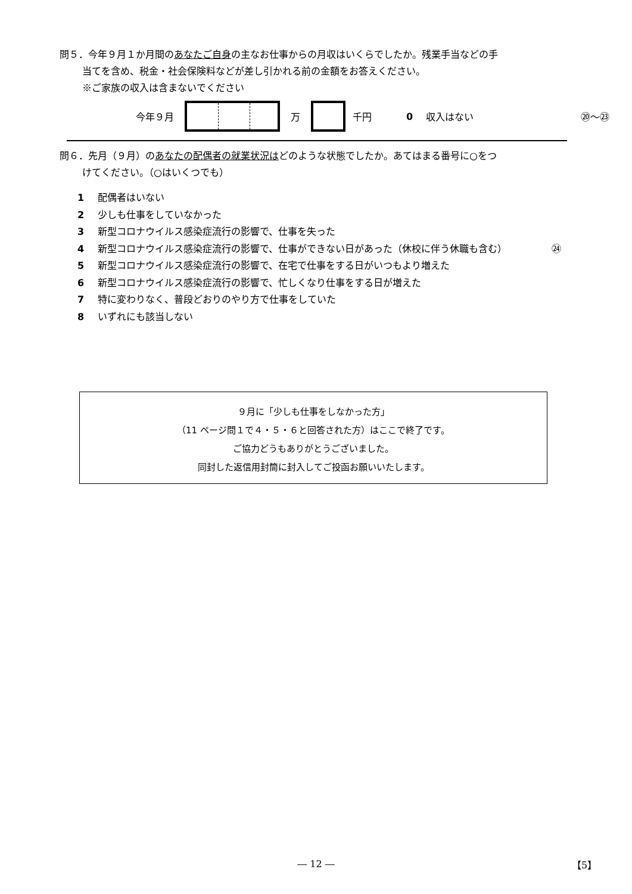問５．今年９月１か月間のあなたご自身の主なお仕事からの月収はいくらでしたか。残業手当などの手
当てを含め、税金・社会保険料などが差し引かれる前の金額をお答えください。
※ご家族の収入は含まないでください
今年９月 万 千円 0 収入はない ⑳～㉓
問６．先月（９月）のあなたの配偶者の就業状況はどのような状態でしたか。あてはまる番号に○をつ
けてください。（○はいくつでも）
1 配偶者はいない
2 少しも仕事をしていなかった
3 新型コロナウイルス感染症流行の影響で、仕事を失った
4 新型コロナウイルス感染症流行の影響で、仕事ができない日があった（休校に伴う休職も含む） ㉔
5 新型コロナウイルス感染症流行の影響で、在宅で仕事をする日がいつもより増えた
6 新型コロナウイルス感染症流行の影響で、忙しくなり仕事をする日が増えた
7 特に変わりなく、普段どおりのやり方で仕事をしていた
8 いずれにも該当しない
９月に「少しも仕事をしなかった方」
（11 ページ問１で４・５・６と回答された方）はここで終了です。
ご協力どうもありがとうございました。
同封した返信用封筒に封入してご投函お願いいたします。
― 12 ― 【5】